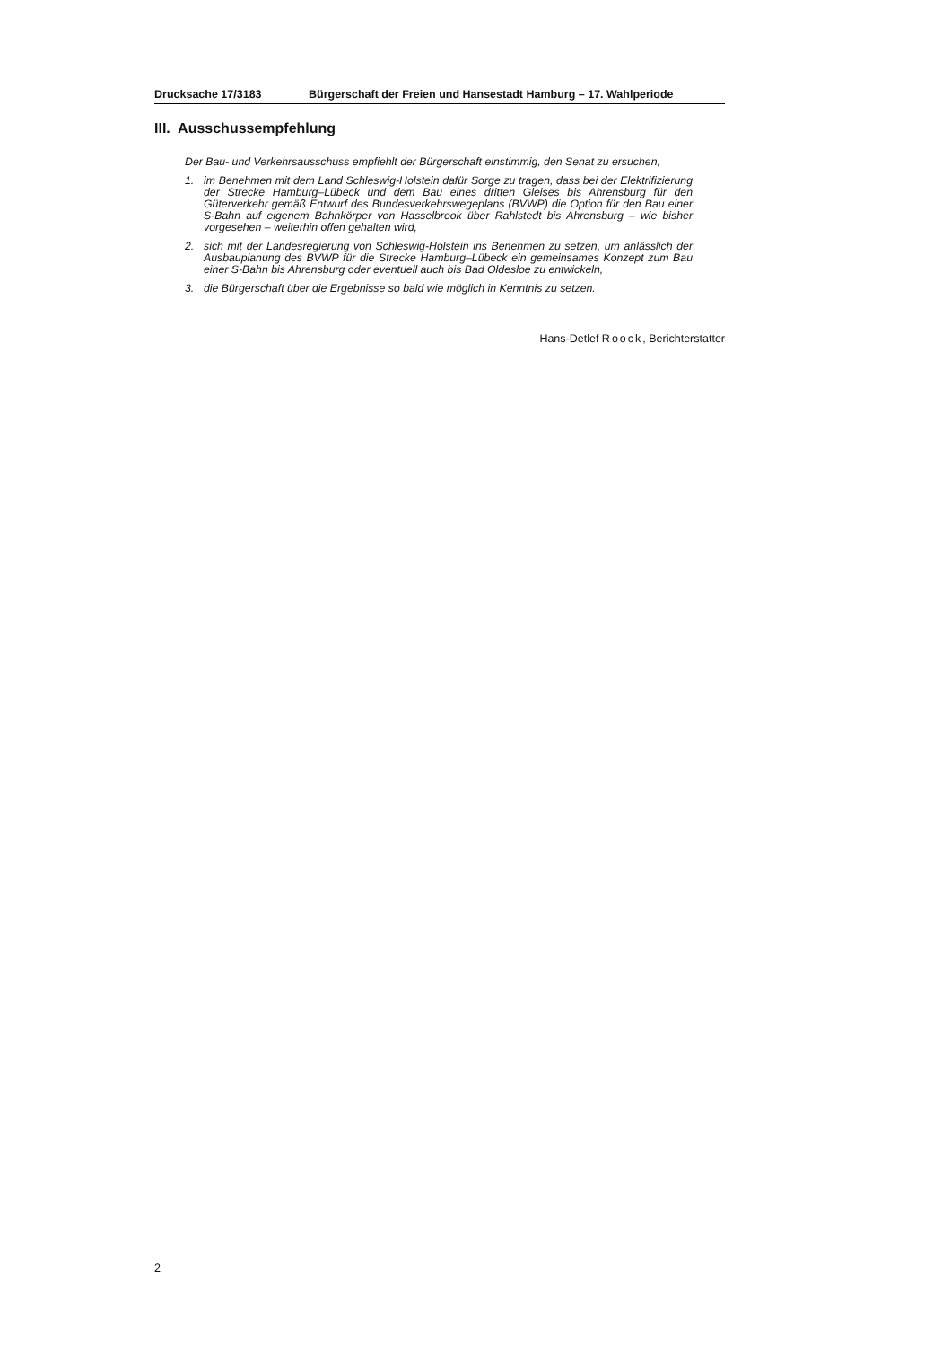Drucksache 17/3183 Bürgerschaft der Freien und Hansestadt Hamburg – 17. Wahlperiode
III. Ausschussempfehlung
Der Bau- und Verkehrsausschuss empfiehlt der Bürgerschaft einstimmig, den Senat zu ersuchen,
1. im Benehmen mit dem Land Schleswig-Holstein dafür Sorge zu tragen, dass bei der Elektrifizierung der Strecke Hamburg–Lübeck und dem Bau eines dritten Gleises bis Ahrensburg für den Güterverkehr gemäß Entwurf des Bundesverkehrswegeplans (BVWP) die Option für den Bau einer S-Bahn auf eigenem Bahnkörper von Hasselbrook über Rahlstedt bis Ahrensburg – wie bisher vorgesehen – weiterhin offen gehalten wird,
2. sich mit der Landesregierung von Schleswig-Holstein ins Benehmen zu setzen, um anlässlich der Ausbauplanung des BVWP für die Strecke Hamburg–Lübeck ein gemeinsames Konzept zum Bau einer S-Bahn bis Ahrensburg oder eventuell auch bis Bad Oldesloe zu entwickeln,
3. die Bürgerschaft über die Ergebnisse so bald wie möglich in Kenntnis zu setzen.
Hans-Detlef Roock, Berichterstatter
2